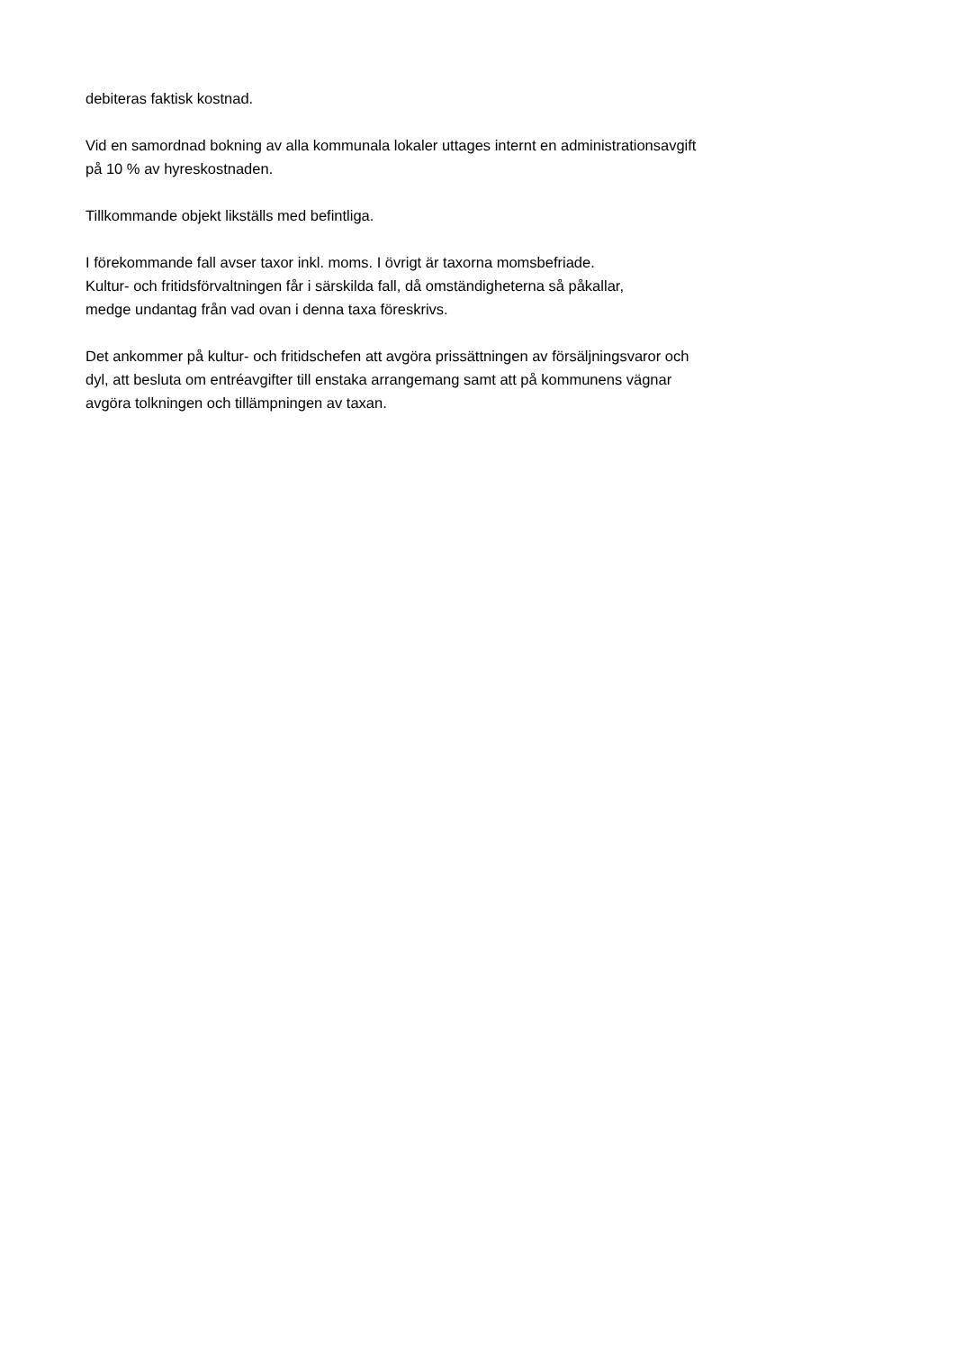debiteras faktisk kostnad.
Vid en samordnad bokning av alla kommunala lokaler uttages internt en administrationsavgift
på 10 % av hyreskostnaden.
Tillkommande objekt likställs med befintliga.
I förekommande fall avser taxor inkl. moms. I övrigt är taxorna momsbefriade.
Kultur- och fritidsförvaltningen får i särskilda fall, då omständigheterna så påkallar,
medge undantag från vad ovan i denna taxa föreskrivs.
Det ankommer på kultur- och fritidschefen att avgöra prissättningen av försäljningsvaror och
dyl, att besluta om entréavgifter till enstaka arrangemang samt att på kommunens vägnar
avgöra tolkningen och tillämpningen av taxan.